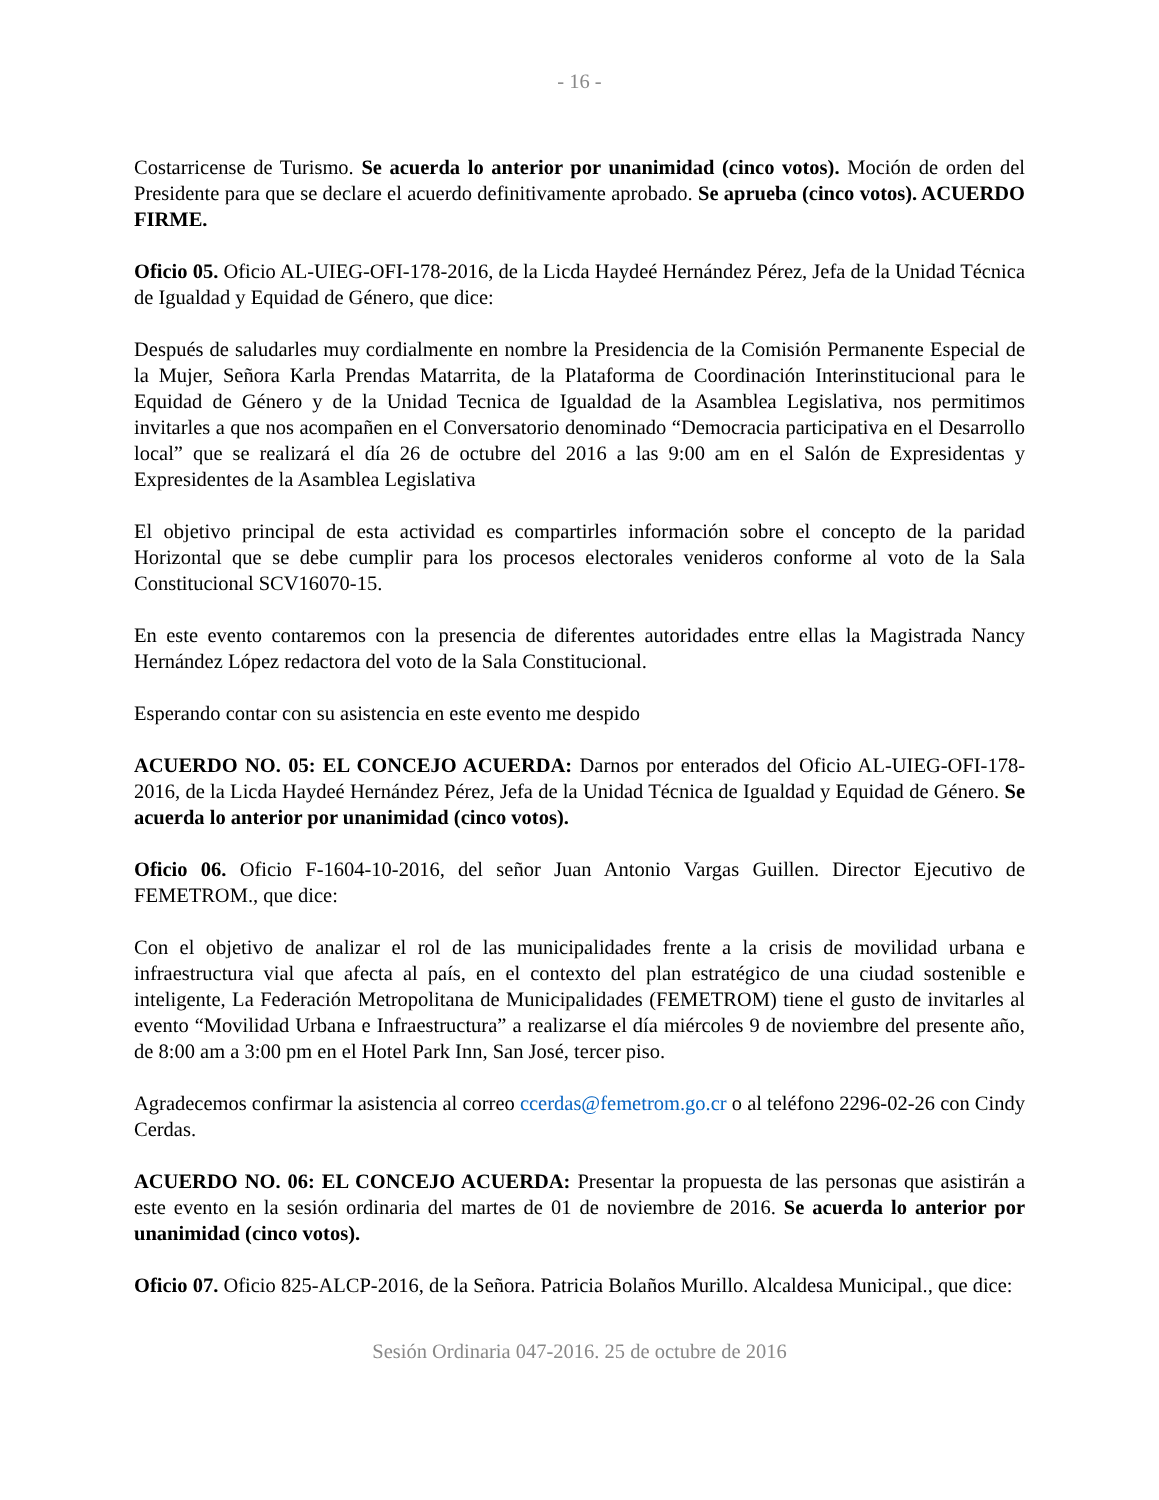- 16 -
Costarricense de Turismo. Se acuerda lo anterior por unanimidad (cinco votos). Moción de orden del Presidente para que se declare el acuerdo definitivamente aprobado. Se aprueba (cinco votos). ACUERDO FIRME.
Oficio 05. Oficio AL-UIEG-OFI-178-2016, de la Licda Haydeé Hernández Pérez, Jefa de la Unidad Técnica de Igualdad y Equidad de Género, que dice:
Después de saludarles muy cordialmente en nombre la Presidencia de la Comisión Permanente Especial de la Mujer, Señora Karla Prendas Matarrita, de la Plataforma de Coordinación Interinstitucional para le Equidad de Género y de la Unidad Tecnica de Igualdad de la Asamblea Legislativa, nos permitimos invitarles a que nos acompañen en el Conversatorio denominado “Democracia participativa en el Desarrollo local” que se realizará el día 26 de octubre del 2016 a las 9:00 am en el Salón de Expresidentas y Expresidentes de la Asamblea Legislativa
El objetivo principal de esta actividad es compartirles información sobre el concepto de la paridad Horizontal que se debe cumplir para los procesos electorales venideros conforme al voto de la Sala Constitucional SCV16070-15.
En este evento contaremos con la presencia de diferentes autoridades entre ellas la Magistrada Nancy Hernández López redactora del voto de la Sala Constitucional.
Esperando contar con su asistencia en este evento me despido
ACUERDO NO. 05: EL CONCEJO ACUERDA: Darnos por enterados del Oficio AL-UIEG-OFI-178-2016, de la Licda Haydeé Hernández Pérez, Jefa de la Unidad Técnica de Igualdad y Equidad de Género. Se acuerda lo anterior por unanimidad (cinco votos).
Oficio 06. Oficio F-1604-10-2016, del señor Juan Antonio Vargas Guillen. Director Ejecutivo de FEMETROM., que dice:
Con el objetivo de analizar el rol de las municipalidades frente a la crisis de movilidad urbana e infraestructura vial que afecta al país, en el contexto del plan estratégico de una ciudad sostenible e inteligente, La Federación Metropolitana de Municipalidades (FEMETROM) tiene el gusto de invitarles al evento “Movilidad Urbana e Infraestructura” a realizarse el día miércoles 9 de noviembre del presente año, de 8:00 am a 3:00 pm en el Hotel Park Inn, San José, tercer piso.
Agradecemos confirmar la asistencia al correo ccerdas@femetrom.go.cr o al teléfono 2296-02-26 con Cindy Cerdas.
ACUERDO NO. 06: EL CONCEJO ACUERDA: Presentar la propuesta de las personas que asistirán a este evento en la sesión ordinaria del martes de 01 de noviembre de 2016. Se acuerda lo anterior por unanimidad (cinco votos).
Oficio 07. Oficio 825-ALCP-2016, de la Señora. Patricia Bolaños Murillo. Alcaldesa Municipal., que dice:
Sesión Ordinaria 047-2016. 25 de octubre de 2016